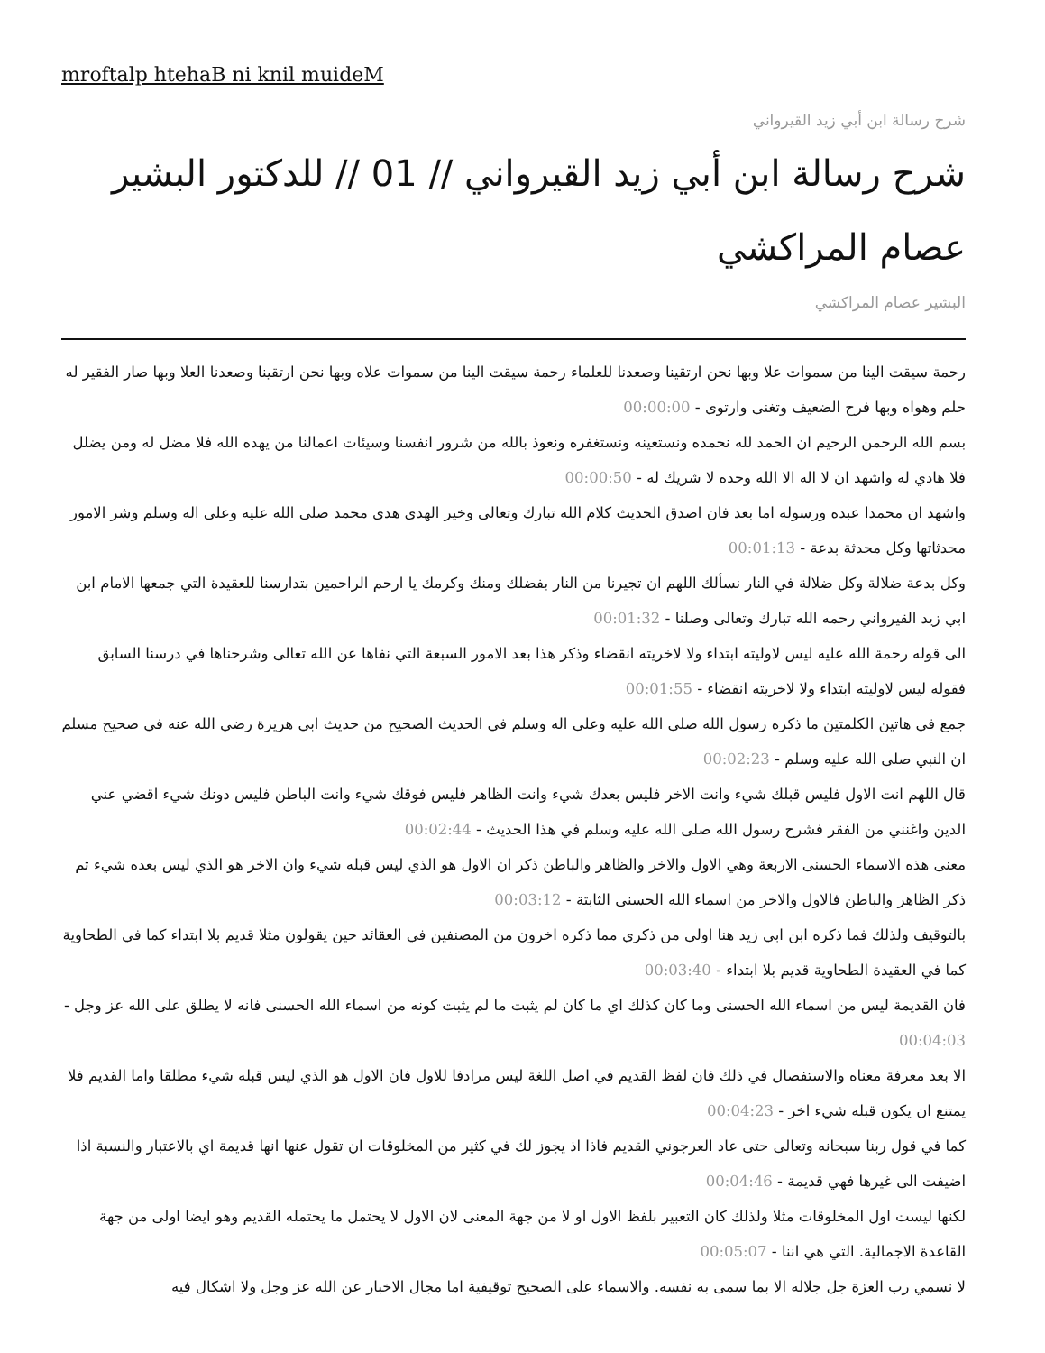mroftalp htehaB ni knil muideM
شرح رسالة ابن أبي زيد القيرواني
شرح رسالة ابن أبي زيد القيرواني // 01 // للدكتور البشير عصام المراكشي
البشير عصام المراكشي
رحمة سيقت الينا من سموات علا وبها نحن ارتقينا وصعدنا للعلماء رحمة سيقت الينا من سموات علاه وبها نحن ارتقينا وصعدنا العلا وبها صار الفقير له حلم وهواه وبها فرح الضعيف وتغنى وارتوى - 00:00:00
بسم الله الرحمن الرحيم ان الحمد لله نحمده ونستعينه ونستغفره ونعوذ بالله من شرور انفسنا وسيئات اعمالنا من يهده الله فلا مضل له ومن يضلل فلا هادي له واشهد ان لا اله الا الله وحده لا شريك له - 00:00:50
واشهد ان محمدا عبده ورسوله اما بعد فان اصدق الحديث كلام الله تبارك وتعالى وخير الهدى هدى محمد صلى الله عليه وعلى اله وسلم وشر الامور محدثاتها وكل محدثة بدعة - 00:01:13
وكل بدعة ضلالة وكل ضلالة في النار نسألك اللهم ان تجيرنا من النار بفضلك ومنك وكرمك يا ارحم الراحمين بتدارسنا للعقيدة التي جمعها الامام ابن ابي زيد القيرواني رحمه الله تبارك وتعالى وصلنا - 00:01:32
الى قوله رحمة الله عليه ليس لاوليته ابتداء ولا لاخريته انقضاء وذكر هذا بعد الامور السبعة التي نفاها عن الله تعالى وشرحناها في درسنا السابق فقوله ليس لاوليته ابتداء ولا لاخريته انقضاء - 00:01:55
جمع في هاتين الكلمتين ما ذكره رسول الله صلى الله عليه وعلى اله وسلم في الحديث الصحيح من حديث ابي هريرة رضي الله عنه في صحيح مسلم ان النبي صلى الله عليه وسلم - 00:02:23
قال اللهم انت الاول فليس قبلك شيء وانت الاخر فليس بعدك شيء وانت الظاهر فليس فوقك شيء وانت الباطن فليس دونك شيء اقضي عني الدين واغنني من الفقر فشرح رسول الله صلى الله عليه وسلم في هذا الحديث - 00:02:44
معنى هذه الاسماء الحسنى الاربعة وهي الاول والاخر والظاهر والباطن ذكر ان الاول هو الذي ليس قبله شيء وان الاخر هو الذي ليس بعده شيء ثم ذكر الظاهر والباطن فالاول والاخر من اسماء الله الحسنى الثابتة - 00:03:12
بالتوقيف ولذلك فما ذكره ابن ابي زيد هنا اولى من ذكري مما ذكره اخرون من المصنفين في العقائد حين يقولون مثلا قديم بلا ابتداء كما في الطحاوية كما في العقيدة الطحاوية قديم بلا ابتداء - 00:03:40
فان القديمة ليس من اسماء الله الحسنى وما كان كذلك اي ما كان لم يثبت ما لم يثبت كونه من اسماء الله الحسنى فانه لا يطلق على الله عز وجل - 00:04:03
الا بعد معرفة معناه والاستفصال في ذلك فان لفظ القديم في اصل اللغة ليس مرادفا للاول فان الاول هو الذي ليس قبله شيء مطلقا واما القديم فلا يمتنع ان يكون قبله شيء اخر - 00:04:23
كما في قول ربنا سبحانه وتعالى حتى عاد العرجوني القديم فاذا اذ يجوز لك في كثير من المخلوقات ان تقول عنها انها قديمة اي بالاعتبار والنسبة اذا اضيفت الى غيرها فهي قديمة - 00:04:46
لكنها ليست اول المخلوقات مثلا ولذلك كان التعبير بلفظ الاول او لا من جهة المعنى لان الاول لا يحتمل ما يحتمله القديم وهو ايضا اولى من جهة القاعدة الاجمالية. التي هي اننا - 00:05:07
لا نسمي رب العزة جل جلاله الا بما سمى به نفسه. والاسماء على الصحيح توقيفية اما مجال الاخبار عن الله عز وجل ولا اشكال فيه